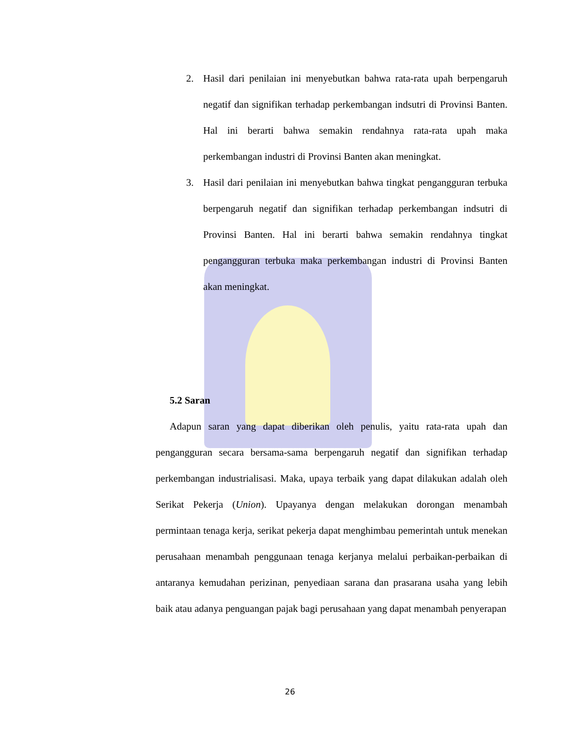2. Hasil dari penilaian ini menyebutkan bahwa rata-rata upah berpengaruh negatif dan signifikan terhadap perkembangan indsutri di Provinsi Banten. Hal ini berarti bahwa semakin rendahnya rata-rata upah maka perkembangan industri di Provinsi Banten akan meningkat.
3. Hasil dari penilaian ini menyebutkan bahwa tingkat pengangguran terbuka berpengaruh negatif dan signifikan terhadap perkembangan indsutri di Provinsi Banten. Hal ini berarti bahwa semakin rendahnya tingkat pengangguran terbuka maka perkembangan industri di Provinsi Banten akan meningkat.
5.2 Saran
Adapun saran yang dapat diberikan oleh penulis, yaitu rata-rata upah dan pengangguran secara bersama-sama berpengaruh negatif dan signifikan terhadap perkembangan industrialisasi. Maka, upaya terbaik yang dapat dilakukan adalah oleh Serikat Pekerja (Union). Upayanya dengan melakukan dorongan menambah permintaan tenaga kerja, serikat pekerja dapat menghimbau pemerintah untuk menekan perusahaan menambah penggunaan tenaga kerjanya melalui perbaikan-perbaikan di antaranya kemudahan perizinan, penyediaan sarana dan prasarana usaha yang lebih baik atau adanya penguangan pajak bagi perusahaan yang dapat menambah penyerapan
26